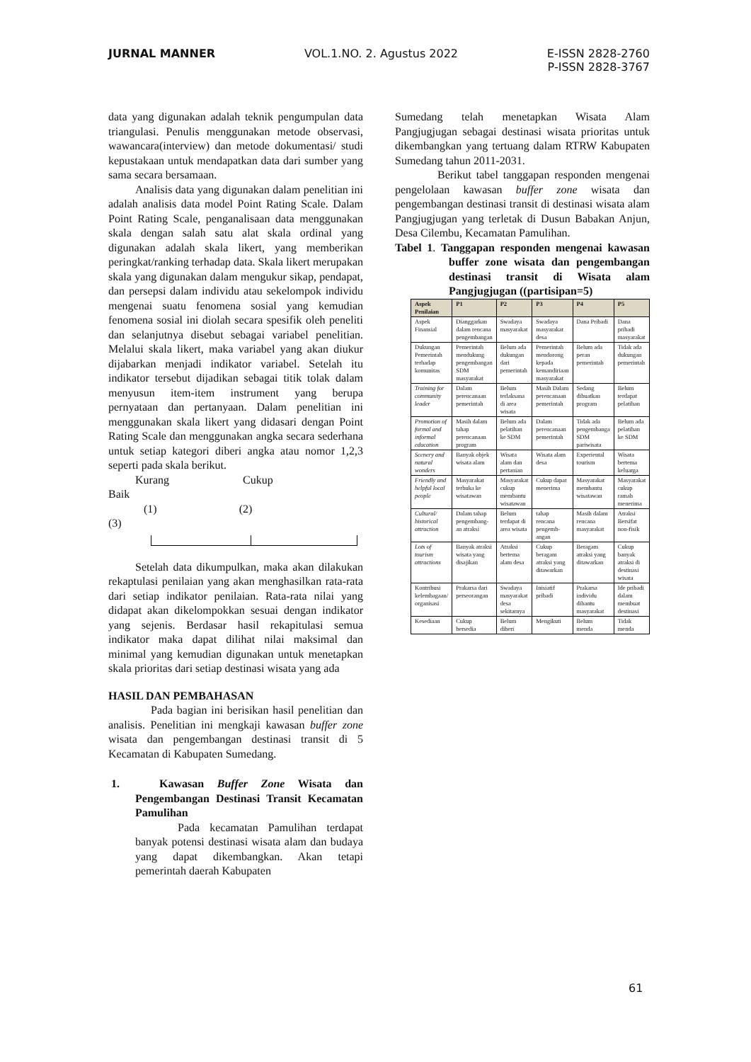JURNAL MANNER VOL.1.NO. 2. Agustus 2022 E-ISSN 2828-2760
P-ISSN 2828-3767
data yang digunakan adalah teknik pengumpulan data triangulasi. Penulis menggunakan metode observasi, wawancara(interview) dan metode dokumentasi/ studi kepustakaan untuk mendapatkan data dari sumber yang sama secara bersamaan.
Analisis data yang digunakan dalam penelitian ini adalah analisis data model Point Rating Scale. Dalam Point Rating Scale, penganalisaan data menggunakan skala dengan salah satu alat skala ordinal yang digunakan adalah skala likert, yang memberikan peringkat/ranking terhadap data. Skala likert merupakan skala yang digunakan dalam mengukur sikap, pendapat, dan persepsi dalam individu atau sekelompok individu mengenai suatu fenomena sosial yang kemudian fenomena sosial ini diolah secara spesifik oleh peneliti dan selanjutnya disebut sebagai variabel penelitian. Melalui skala likert, maka variabel yang akan diukur dijabarkan menjadi indikator variabel. Setelah itu indikator tersebut dijadikan sebagai titik tolak dalam menyusun item-item instrument yang berupa pernyataan dan pertanyaan. Dalam penelitian ini menggunakan skala likert yang didasari dengan Point Rating Scale dan menggunakan angka secara sederhana untuk setiap kategori diberi angka atau nomor 1,2,3 seperti pada skala berikut.
Kurang Cukup
Baik
(1) (2)
(3)
Setelah data dikumpulkan, maka akan dilakukan rekaptulasi penilaian yang akan menghasilkan rata-rata dari setiap indikator penilaian. Rata-rata nilai yang didapat akan dikelompokkan sesuai dengan indikator yang sejenis. Berdasar hasil rekapitulasi semua indikator maka dapat dilihat nilai maksimal dan minimal yang kemudian digunakan untuk menetapkan skala prioritas dari setiap destinasi wisata yang ada
HASIL DAN PEMBAHASAN
Pada bagian ini berisikan hasil penelitian dan analisis. Penelitian ini mengkaji kawasan buffer zone wisata dan pengembangan destinasi transit di 5 Kecamatan di Kabupaten Sumedang.
1. Kawasan Buffer Zone Wisata dan Pengembangan Destinasi Transit Kecamatan Pamulihan
Pada kecamatan Pamulihan terdapat banyak potensi destinasi wisata alam dan budaya yang dapat dikembangkan. Akan tetapi pemerintah daerah Kabupaten
Sumedang telah menetapkan Wisata Alam Pangjugjugan sebagai destinasi wisata prioritas untuk dikembangkan yang tertuang dalam RTRW Kabupaten Sumedang tahun 2011-2031.
Berikut tabel tanggapan responden mengenai pengelolaan kawasan buffer zone wisata dan pengembangan destinasi transit di destinasi wisata alam Pangjugjugan yang terletak di Dusun Babakan Anjun, Desa Cilembu, Kecamatan Pamulihan.
Tabel 1. Tanggapan responden mengenai kawasan buffer zone wisata dan pengembangan destinasi transit di Wisata alam Pangjugjugan ((partisipan=5)
| Aspek Penilaian | P1 | P2 | P3 | P4 | P5 |
| --- | --- | --- | --- | --- | --- |
| Aspek Finansial | Dianggarkan dalam rencana pengembangan | Swadaya masyarakat | Swadaya masyarakat desa | Dana Pribadi | Dana pribadi masyarakat |
| Dukungan Pemerintah terhadap komunitas | Pemerintah mendukung pengembangan SDM masyarakat | Belum ada dukungan dari pemerintah | Pemerintah mendorong kepada kemandiriaan masyarakat | Belum ada peran pemerintah | Tidak ada dukungan pemerintah |
| Training for community leader | Dalam perencanaan pemerintah | Belum terlaksana di area wisata | Masih Dalam perencanaan pemerintah | Sedang dibuatkan program | Belum terdapat pelatihan |
| Promotion of formal and informal education | Masih dalam tahap perencanaan program | Belum ada pelatihan ke SDM | Dalam perencanaan pemerintah | Tidak ada pengembanga SDM pariwisata | Belum ada pelatihan ke SDM |
| Scenery and natural wonders | Banyak objek wisata alam | Wisata alam dan pertanian | Wisata alam desa | Experiental tourism | Wisata bertema keluarga |
| Friendly and helpful local people | Masyarakat terbuka ke wisatawan | Masyarakat cukup membantu wisatawan | Cukup dapat menerima | Masyarakat membantu wisatawan | Masyarakat cukup ramah menerima |
| Cultural/ historical attraction | Dalam tahap pengembang-an atraksi | Belum terdapat di area wisata | tahap rencana pengemb-angan | Masih dalam rencana masyarakat | Atraksi Bersifat non-fisik |
| Lots of tourism attractions | Banyak atraksi wisata yang disajikan | Atraksi bertema alam desa | Cukup beragam atraksi yang ditawarkan | Beragam atraksi yang ditawarkan | Cukup banyak atraksi di destinasi wisata |
| Kontribusi kelembagaan/ organisasi | Prakarsa dari perseorangan | Swadaya masyarakat desa sekitarnya | Inisiatif pribadi | Prakarsa individu dibantu masyarakat | Ide pribadi dalam membuat destinasi |
| Kesediaan | Cukup bersedia | Belum diberi | Mengikuti | Belum menda | Tidak menda |
61